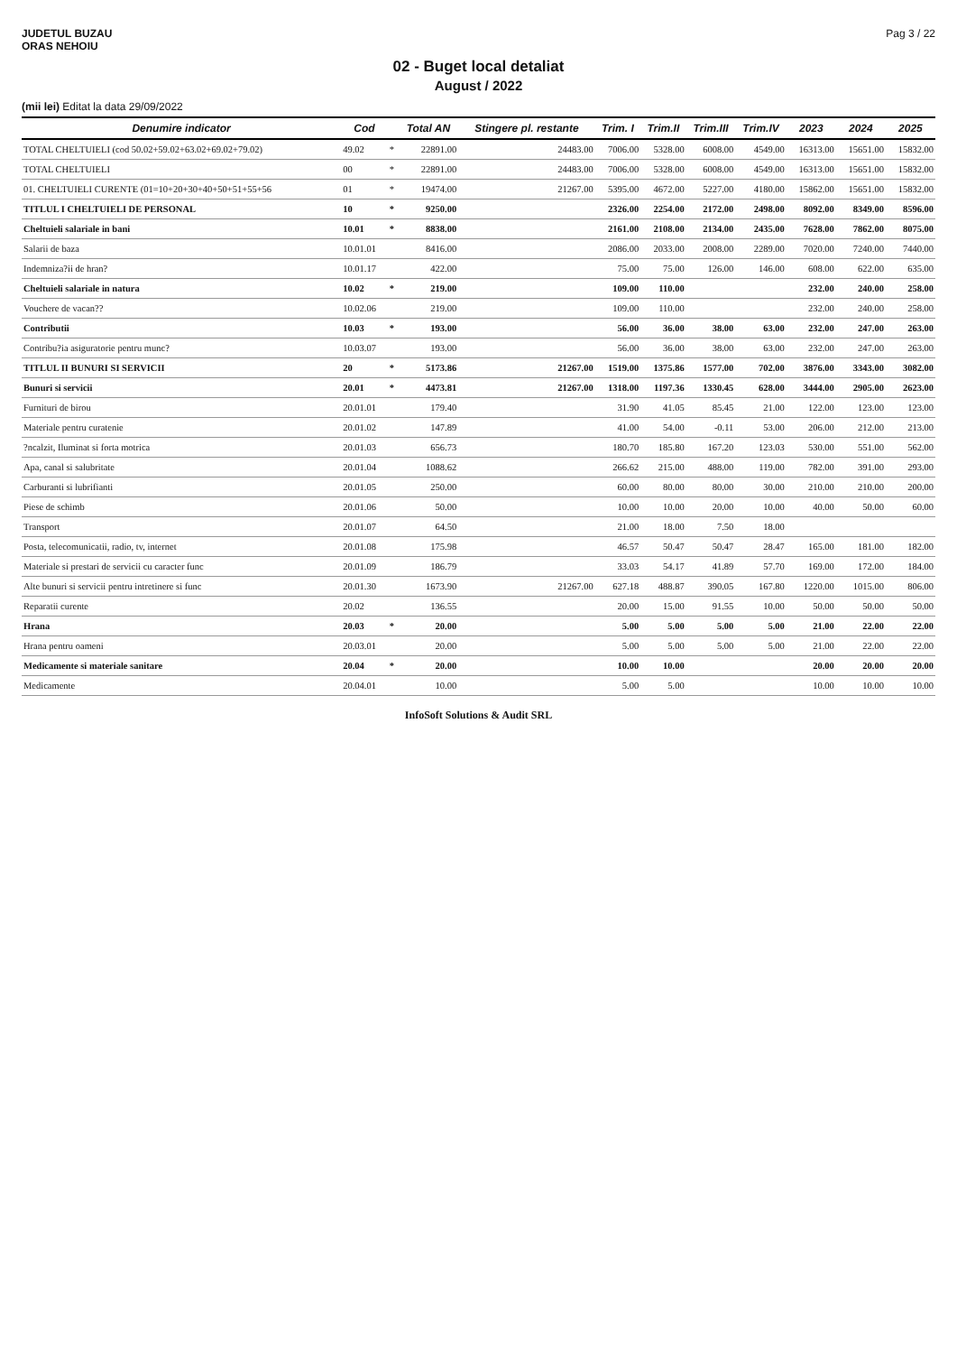JUDETUL BUZAU
ORAS NEHOIU
Pag 3 / 22
02 - Buget local detaliat
August / 2022
(mii lei) Editat la data 29/09/2022
| Denumire indicator | Cod | | Total AN | Stingere pl. restante | Trim. I | Trim.II | Trim.III | Trim.IV | 2023 | 2024 | 2025 |
| --- | --- | --- | --- | --- | --- | --- | --- | --- | --- | --- | --- |
| TOTAL CHELTUIELI (cod 50.02+59.02+63.02+69.02+79.02) | 49.02 | * | 22891.00 | 24483.00 | 7006.00 | 5328.00 | 6008.00 | 4549.00 | 16313.00 | 15651.00 | 15832.00 |
| TOTAL CHELTUIELI | 00 | * | 22891.00 | 24483.00 | 7006.00 | 5328.00 | 6008.00 | 4549.00 | 16313.00 | 15651.00 | 15832.00 |
| 01. CHELTUIELI CURENTE (01=10+20+30+40+50+51+55+56 | 01 | * | 19474.00 | 21267.00 | 5395.00 | 4672.00 | 5227.00 | 4180.00 | 15862.00 | 15651.00 | 15832.00 |
| TITLUL I CHELTUIELI DE PERSONAL | 10 | * | 9250.00 | | 2326.00 | 2254.00 | 2172.00 | 2498.00 | 8092.00 | 8349.00 | 8596.00 |
| Cheltuieli salariale in bani | 10.01 | * | 8838.00 | | 2161.00 | 2108.00 | 2134.00 | 2435.00 | 7628.00 | 7862.00 | 8075.00 |
| Salarii de baza | 10.01.01 | | 8416.00 | | 2086.00 | 2033.00 | 2008.00 | 2289.00 | 7020.00 | 7240.00 | 7440.00 |
| Indemniza?ii de hran? | 10.01.17 | | 422.00 | | 75.00 | 75.00 | 126.00 | 146.00 | 608.00 | 622.00 | 635.00 |
| Cheltuieli salariale in natura | 10.02 | * | 219.00 | | 109.00 | 110.00 | | | 232.00 | 240.00 | 258.00 |
| Vouchere de vacan?? | 10.02.06 | | 219.00 | | 109.00 | 110.00 | | | 232.00 | 240.00 | 258.00 |
| Contributii | 10.03 | * | 193.00 | | 56.00 | 36.00 | 38.00 | 63.00 | 232.00 | 247.00 | 263.00 |
| Contribu?ia asiguratorie pentru munc? | 10.03.07 | | 193.00 | | 56.00 | 36.00 | 38.00 | 63.00 | 232.00 | 247.00 | 263.00 |
| TITLUL II BUNURI SI SERVICII | 20 | * | 5173.86 | 21267.00 | 1519.00 | 1375.86 | 1577.00 | 702.00 | 3876.00 | 3343.00 | 3082.00 |
| Bunuri si servicii | 20.01 | * | 4473.81 | 21267.00 | 1318.00 | 1197.36 | 1330.45 | 628.00 | 3444.00 | 2905.00 | 2623.00 |
| Furnituri de birou | 20.01.01 | | 179.40 | | 31.90 | 41.05 | 85.45 | 21.00 | 122.00 | 123.00 | 123.00 |
| Materiale pentru curatenie | 20.01.02 | | 147.89 | | 41.00 | 54.00 | -0.11 | 53.00 | 206.00 | 212.00 | 213.00 |
| ?ncalzit, Iluminat si forta motrica | 20.01.03 | | 656.73 | | 180.70 | 185.80 | 167.20 | 123.03 | 530.00 | 551.00 | 562.00 |
| Apa, canal si salubritate | 20.01.04 | | 1088.62 | | 266.62 | 215.00 | 488.00 | 119.00 | 782.00 | 391.00 | 293.00 |
| Carburanti si lubrifianti | 20.01.05 | | 250.00 | | 60.00 | 80.00 | 80.00 | 30.00 | 210.00 | 210.00 | 200.00 |
| Piese de schimb | 20.01.06 | | 50.00 | | 10.00 | 10.00 | 20.00 | 10.00 | 40.00 | 50.00 | 60.00 |
| Transport | 20.01.07 | | 64.50 | | 21.00 | 18.00 | 7.50 | 18.00 | | | |
| Posta, telecomunicatii, radio, tv, internet | 20.01.08 | | 175.98 | | 46.57 | 50.47 | 50.47 | 28.47 | 165.00 | 181.00 | 182.00 |
| Materiale si prestari de servicii cu caracter func | 20.01.09 | | 186.79 | | 33.03 | 54.17 | 41.89 | 57.70 | 169.00 | 172.00 | 184.00 |
| Alte bunuri si servicii pentru intretinere si func | 20.01.30 | | 1673.90 | 21267.00 | 627.18 | 488.87 | 390.05 | 167.80 | 1220.00 | 1015.00 | 806.00 |
| Reparatii curente | 20.02 | | 136.55 | | 20.00 | 15.00 | 91.55 | 10.00 | 50.00 | 50.00 | 50.00 |
| Hrana | 20.03 | * | 20.00 | | 5.00 | 5.00 | 5.00 | 5.00 | 21.00 | 22.00 | 22.00 |
| Hrana pentru oameni | 20.03.01 | | 20.00 | | 5.00 | 5.00 | 5.00 | 5.00 | 21.00 | 22.00 | 22.00 |
| Medicamente si materiale sanitare | 20.04 | * | 20.00 | | 10.00 | 10.00 | | | 20.00 | 20.00 | 20.00 |
| Medicamente | 20.04.01 | | 10.00 | | 5.00 | 5.00 | | | 10.00 | 10.00 | 10.00 |
InfoSoft Solutions & Audit SRL